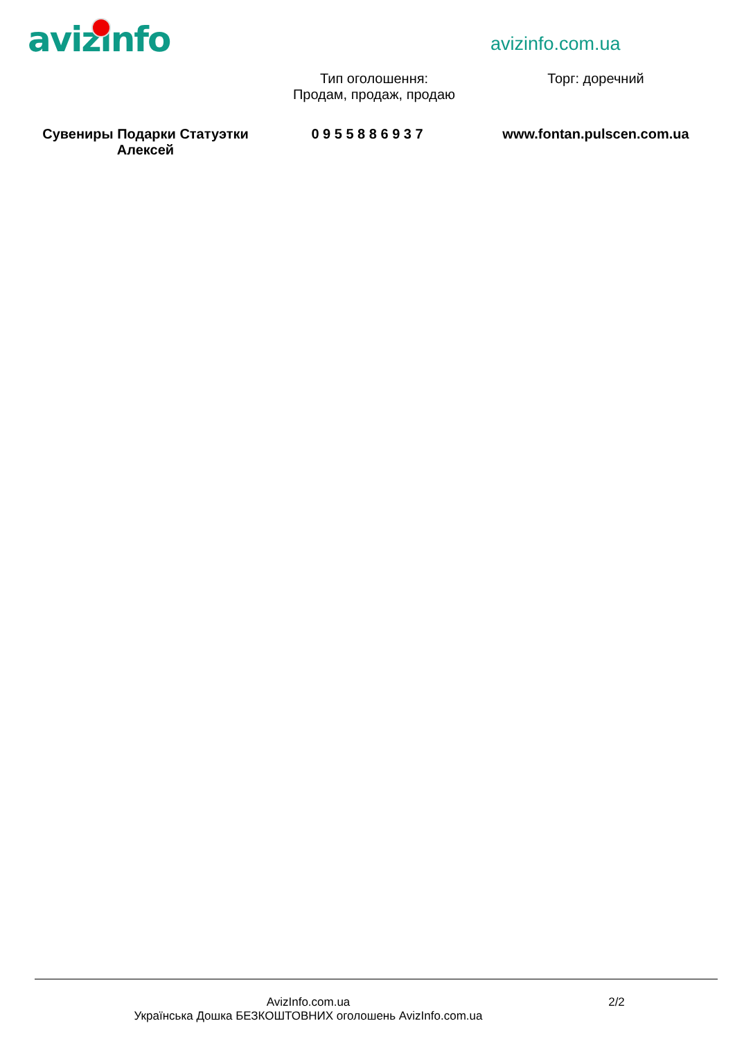avizinfo avizinfo.com.ua
Тип оголошення:
Продам, продаж, продаю
Торг: доречний
Сувениры Подарки Статуэтки Алексей
0 9 5 5 8 8 6 9 3 7
www.fontan.pulscen.com.ua
AvizInfo.com.ua
Українська Дошка БЕЗКОШТОВНИХ оголошень AvizInfo.com.ua
2/2